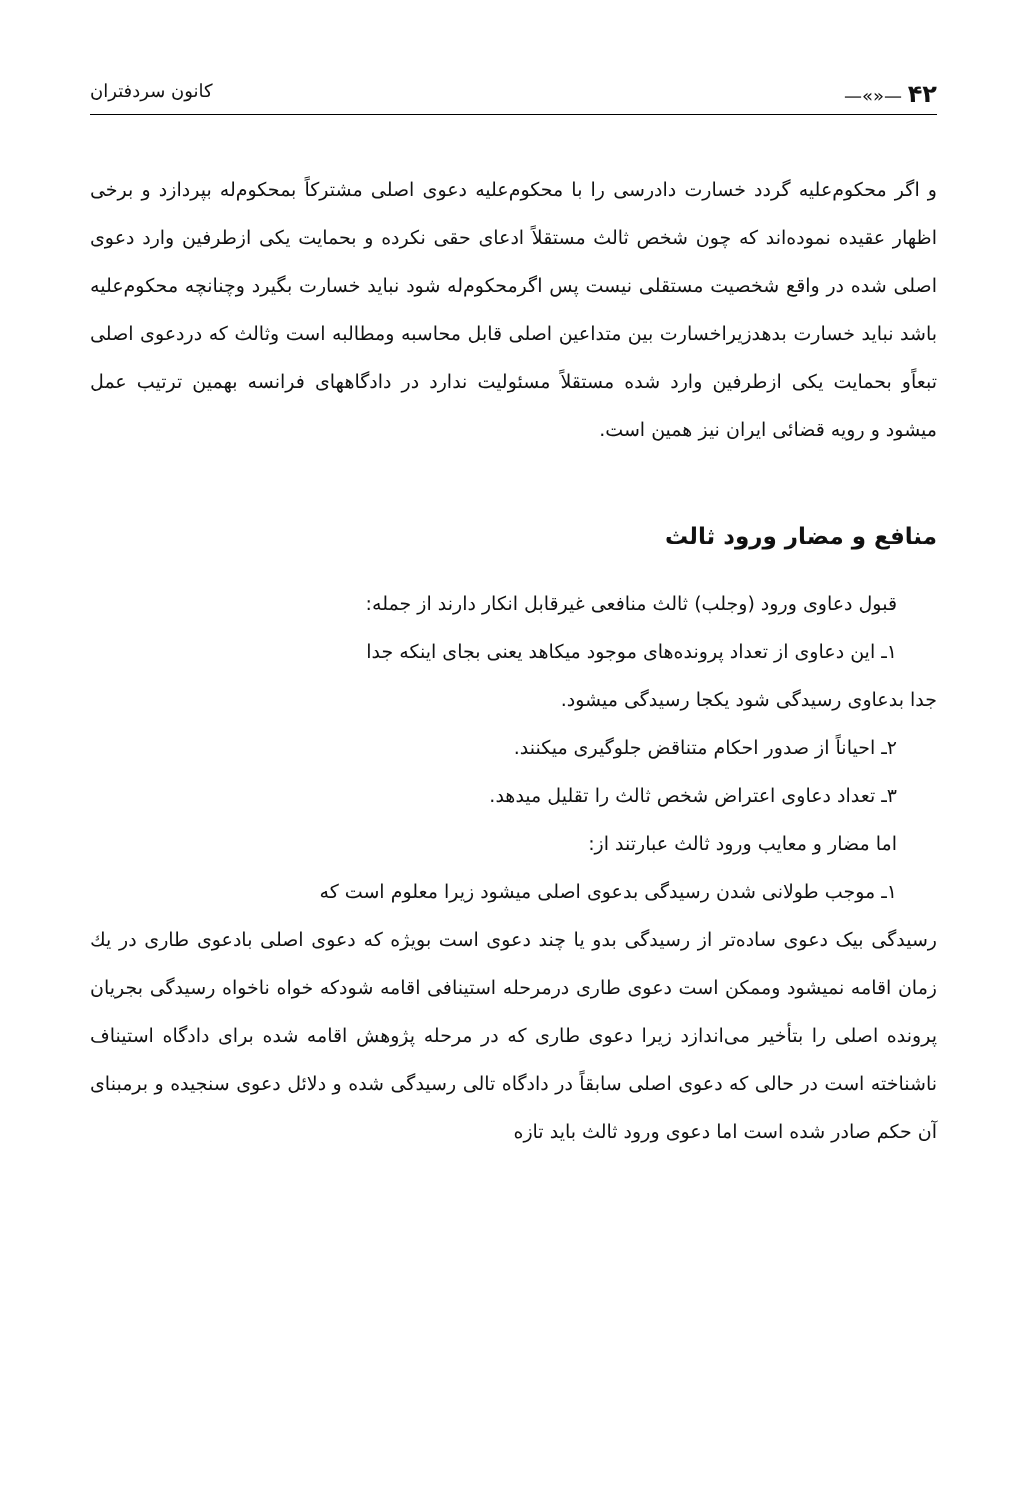۴۲ —«»— کانون سردفتران
و اگر محکوم‌علیه گردد خسارت دادرسی را با محکوم‌علیه دعوی اصلی مشترکاً بمحکوم‌له بپردازد و برخی اظهار عقیده نموده‌اند که چون شخص ثالث مستقلاً ادعای حقی نکرده و بحمایت یکی ازطرفین وارد دعوی اصلی شده در واقع شخصیت مستقلی نیست پس اگرمحکوم‌له شود نباید خسارت بگیرد وچنانچه محکوم‌علیه باشد نباید خسارت بدهدزیراخسارت بین متداعین اصلی قابل محاسبه ومطالبه است وثالث که دردعوی اصلی تبعاًو بحمایت یکی ازطرفین وارد شده مستقلاً مسئولیت ندارد در دادگاههای فرانسه بهمین ترتیب عمل میشود و رویه قضائی ایران نیز همین است.
منافع و مضار ورود ثالث
قبول دعاوی ورود (وجلب) ثالث منافعی غیرقابل انکار دارند از جمله:
۱ـ این دعاوی از تعداد پرونده‌های موجود میکاهد یعنی بجای اینکه جدا
جدا بدعاوی رسیدگی شود یکجا رسیدگی میشود.
۲ـ احیاناً از صدور احکام متناقض جلوگیری میکنند.
۳ـ تعداد دعاوی اعتراض شخص ثالث را تقلیل میدهد.
اما مضار و معایب ورود ثالث عبارتند از:
۱ـ موجب طولانی شدن رسیدگی بدعوی اصلی میشود زیرا معلوم است که
رسیدگی بیک دعوی ساده‌تر از رسیدگی بدو یا چند دعوی است بویژه که دعوی اصلی بادعوی طاری در یك زمان اقامه نمیشود وممکن است دعوی طاری درمرحله استینافی اقامه شودکه خواه ناخواه رسیدگی بجریان پرونده اصلی را بتأخیر می‌اندازد زیرا دعوی طاری که در مرحله پژوهش اقامه شده برای دادگاه استیناف ناشناخته است در حالی که دعوی اصلی سابقاً در دادگاه تالی رسیدگی شده و دلائل دعوی سنجیده و برمبنای آن حکم صادر شده است اما دعوی ورود ثالث باید تازه